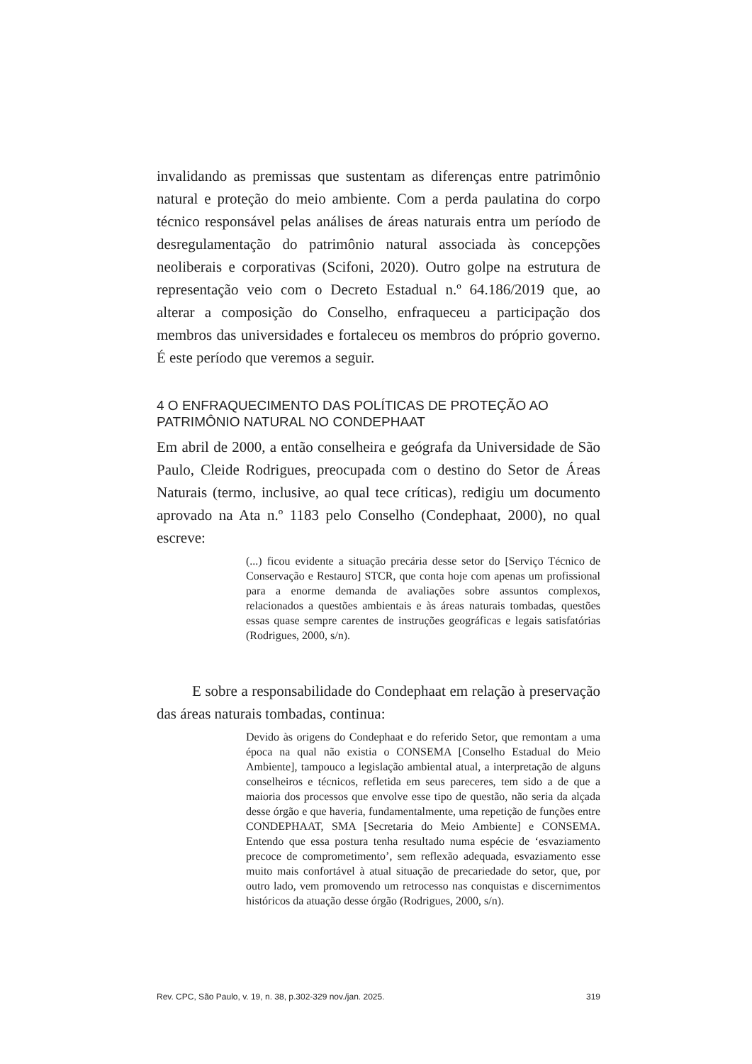invalidando as premissas que sustentam as diferenças entre patrimônio natural e proteção do meio ambiente. Com a perda paulatina do corpo técnico responsável pelas análises de áreas naturais entra um período de desregulamentação do patrimônio natural associada às concepções neoliberais e corporativas (Scifoni, 2020). Outro golpe na estrutura de representação veio com o Decreto Estadual n.º 64.186/2019 que, ao alterar a composição do Conselho, enfraqueceu a participação dos membros das universidades e fortaleceu os membros do próprio governo. É este período que veremos a seguir.
4 O ENFRAQUECIMENTO DAS POLÍTICAS DE PROTEÇÃO AO PATRIMÔNIO NATURAL NO CONDEPHAAT
Em abril de 2000, a então conselheira e geógrafa da Universidade de São Paulo, Cleide Rodrigues, preocupada com o destino do Setor de Áreas Naturais (termo, inclusive, ao qual tece críticas), redigiu um documento aprovado na Ata n.º 1183 pelo Conselho (Condephaat, 2000), no qual escreve:
(...) ficou evidente a situação precária desse setor do [Serviço Técnico de Conservação e Restauro] STCR, que conta hoje com apenas um profissional para a enorme demanda de avaliações sobre assuntos complexos, relacionados a questões ambientais e às áreas naturais tombadas, questões essas quase sempre carentes de instruções geográficas e legais satisfatórias (Rodrigues, 2000, s/n).
E sobre a responsabilidade do Condephaat em relação à preservação das áreas naturais tombadas, continua:
Devido às origens do Condephaat e do referido Setor, que remontam a uma época na qual não existia o CONSEMA [Conselho Estadual do Meio Ambiente], tampouco a legislação ambiental atual, a interpretação de alguns conselheiros e técnicos, refletida em seus pareceres, tem sido a de que a maioria dos processos que envolve esse tipo de questão, não seria da alçada desse órgão e que haveria, fundamentalmente, uma repetição de funções entre CONDEPHAAT, SMA [Secretaria do Meio Ambiente] e CONSEMA. Entendo que essa postura tenha resultado numa espécie de ‘esvaziamento precoce de comprometimento’, sem reflexão adequada, esvaziamento esse muito mais confortável à atual situação de precariedade do setor, que, por outro lado, vem promovendo um retrocesso nas conquistas e discernimentos históricos da atuação desse órgão (Rodrigues, 2000, s/n).
Rev. CPC, São Paulo, v. 19, n. 38, p.302-329 nov./jan. 2025. 319